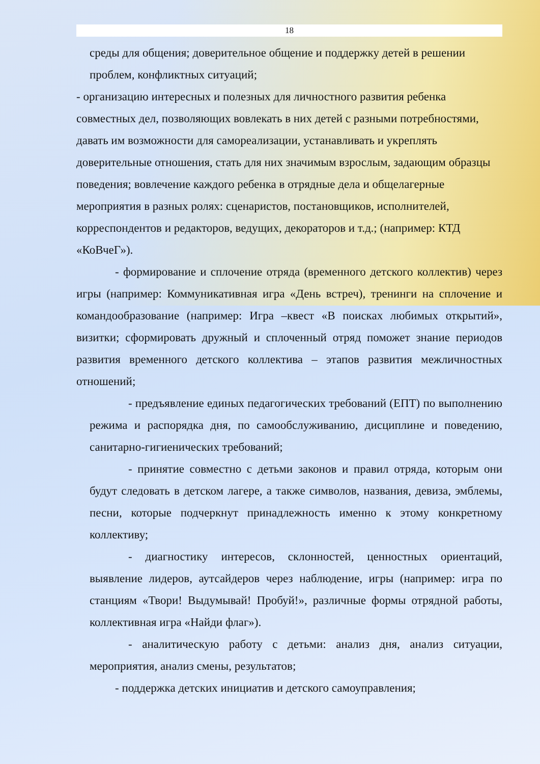18
среды для общения; доверительное общение и поддержку детей в решении проблем, конфликтных ситуаций;
- организацию интересных и полезных для личностного развития ребенка совместных дел, позволяющих вовлекать в них детей с разными потребностями, давать им возможности для самореализации, устанавливать и укреплять доверительные отношения, стать для них значимым взрослым, задающим образцы поведения; вовлечение каждого ребенка в отрядные дела и общелагерные мероприятия в разных ролях: сценаристов, постановщиков, исполнителей, корреспондентов и редакторов, ведущих, декораторов и т.д.; (например: КТД «КоВчеГ»).
- формирование и сплочение отряда (временного детского коллектив) через игры (например: Коммуникативная игра «День встреч), тренинги на сплочение и командообразование (например: Игра –квест «В поисках любимых открытий», визитки; сформировать дружный и сплоченный отряд поможет знание периодов развития временного детского коллектива – этапов развития межличностных отношений;
- предъявление единых педагогических требований (ЕПТ) по выполнению режима и распорядка дня, по самообслуживанию, дисциплине и поведению, санитарно-гигиенических требований;
- принятие совместно с детьми законов и правил отряда, которым они будут следовать в детском лагере, а также символов, названия, девиза, эмблемы, песни, которые подчеркнут принадлежность именно к этому конкретному коллективу;
- диагностику интересов, склонностей, ценностных ориентаций, выявление лидеров, аутсайдеров через наблюдение, игры (например: игра по станциям «Твори! Выдумывай! Пробуй!», различные формы отрядной работы, коллективная игра «Найди флаг»).
- аналитическую работу с детьми: анализ дня, анализ ситуации, мероприятия, анализ смены, результатов;
- поддержка детских инициатив и детского самоуправления;